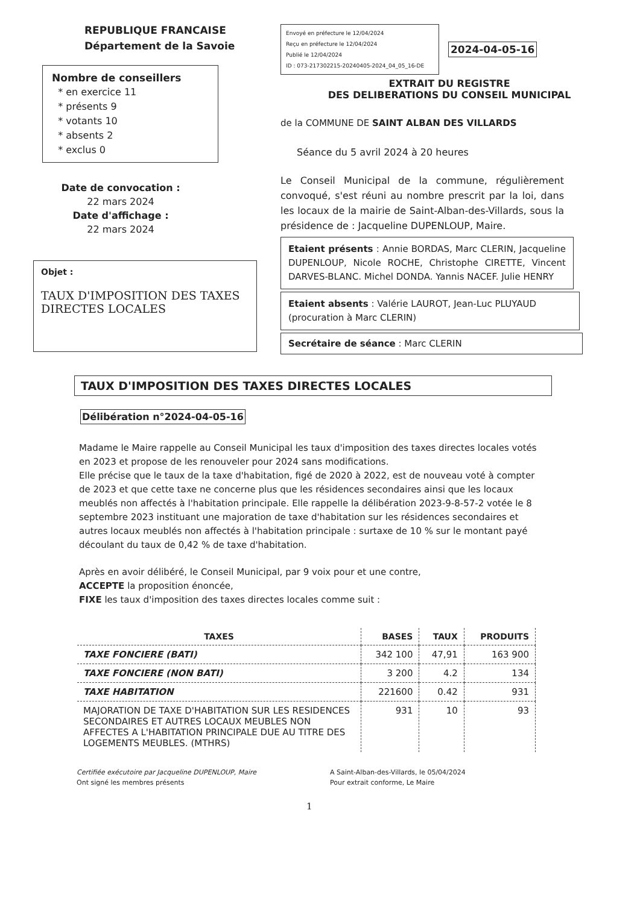REPUBLIQUE FRANCAISE
Département de la Savoie
Nombre de conseillers
* en exercice 11
* présents 9
* votants 10
* absents 2
* exclus 0
Date de convocation :
22 mars 2024
Date d'affichage :
22 mars 2024
Objet :
TAUX D'IMPOSITION DES TAXES DIRECTES LOCALES
Envoyé en préfecture le 12/04/2024
Reçu en préfecture le 12/04/2024
Publié le 12/04/2024
ID : 073-217302215-20240405-2024_04_05_16-DE
2024-04-05-16
EXTRAIT DU REGISTRE
DES DELIBERATIONS DU CONSEIL MUNICIPAL
de la COMMUNE DE SAINT ALBAN DES VILLARDS
Séance du 5 avril 2024 à 20 heures
Le Conseil Municipal de la commune, régulièrement convoqué, s'est réuni au nombre prescrit par la loi, dans les locaux de la mairie de Saint-Alban-des-Villards, sous la présidence de : Jacqueline DUPENLOUP, Maire.
Etaient présents : Annie BORDAS, Marc CLERIN, Jacqueline DUPENLOUP, Nicole ROCHE, Christophe CIRETTE, Vincent DARVES-BLANC. Michel DONDA. Yannis NACEF. Julie HENRY
Etaient absents : Valérie LAUROT, Jean-Luc PLUYAUD (procuration à Marc CLERIN)
Secrétaire de séance : Marc CLERIN
TAUX D'IMPOSITION DES TAXES DIRECTES LOCALES
Délibération n°2024-04-05-16
Madame le Maire rappelle au Conseil Municipal les taux d'imposition des taxes directes locales votés en 2023 et propose de les renouveler pour 2024 sans modifications.
Elle précise que le taux de la taxe d'habitation, figé de 2020 à 2022, est de nouveau voté à compter de 2023 et que cette taxe ne concerne plus que les résidences secondaires ainsi que les locaux meublés non affectés à l'habitation principale. Elle rappelle la délibération 2023-9-8-57-2 votée le 8 septembre 2023 instituant une majoration de taxe d'habitation sur les résidences secondaires et autres locaux meublés non affectés à l'habitation principale : surtaxe de 10 % sur le montant payé découlant du taux de 0,42 % de taxe d'habitation.
Après en avoir délibéré, le Conseil Municipal, par 9 voix pour et une contre,
ACCEPTE la proposition énoncée,
FIXE les taux d'imposition des taxes directes locales comme suit :
| TAXES | BASES | TAUX | PRODUITS |
| --- | --- | --- | --- |
| TAXE FONCIERE (BATI) | 342 100 | 47,91 | 163 900 |
| TAXE FONCIERE (NON BATI) | 3 200 | 4.2 | 134 |
| TAXE HABITATION | 221600 | 0.42 | 931 |
| MAJORATION DE TAXE D'HABITATION SUR LES RESIDENCES SECONDAIRES ET AUTRES LOCAUX MEUBLES NON AFFECTES A L'HABITATION PRINCIPALE DUE AU TITRE DES LOGEMENTS MEUBLES. (MTHRS) | 931 | 10 | 93 |
Certifiée exécutoire par Jacqueline DUPENLOUP, Maire
Ont signé les membres présents
A Saint-Alban-des-Villards, le 05/04/2024
Pour extrait conforme, Le Maire
1